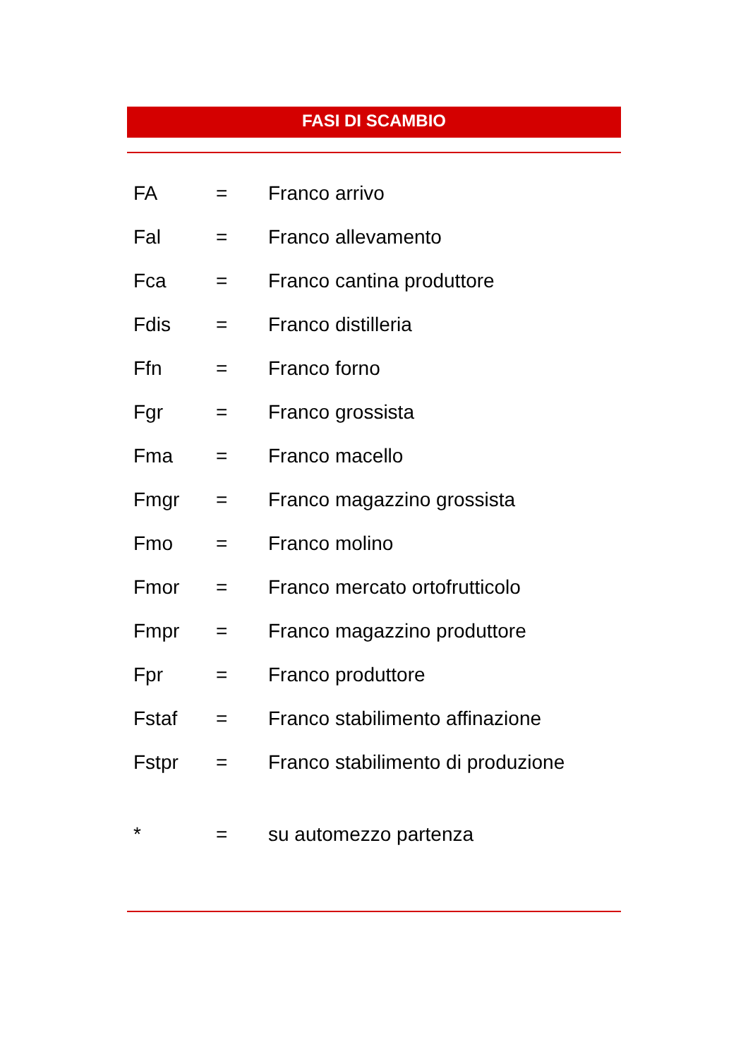FASI DI SCAMBIO
| FA | = | Franco arrivo |
| Fal | = | Franco allevamento |
| Fca | = | Franco cantina produttore |
| Fdis | = | Franco distilleria |
| Ffn | = | Franco forno |
| Fgr | = | Franco grossista |
| Fma | = | Franco macello |
| Fmgr | = | Franco magazzino grossista |
| Fmo | = | Franco molino |
| Fmor | = | Franco mercato ortofrutticolo |
| Fmpr | = | Franco magazzino produttore |
| Fpr | = | Franco produttore |
| Fstaf | = | Franco stabilimento affinazione |
| Fstpr | = | Franco stabilimento di produzione |
| * | = | su automezzo partenza |